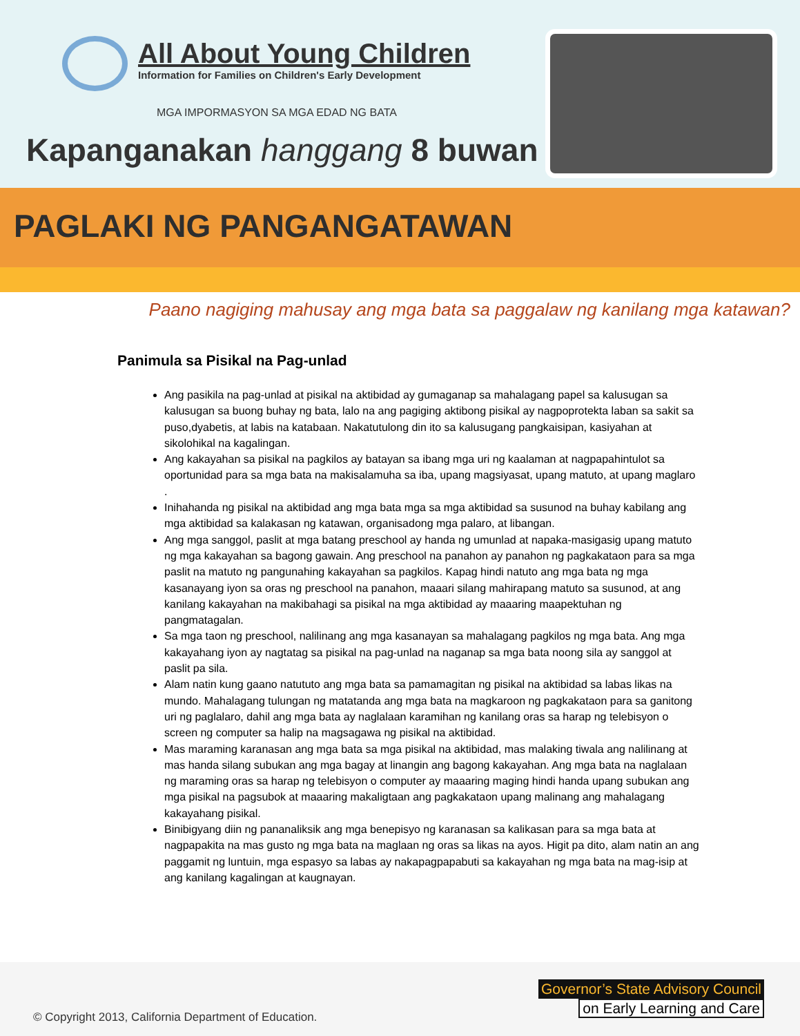All About Young Children
Information for Families on Children's Early Development
MGA IMPORMASYON SA MGA EDAD NG BATA
Kapanganakan hanggang 8 buwan
PAGLAKI NG PANGANGATAWAN
Paano nagiging mahusay ang mga bata sa paggalaw ng kanilang mga katawan?
Panimula sa Pisikal na Pag-unlad
Ang pasikila na pag-unlad at pisikal na aktibidad ay gumaganap sa mahalagang papel sa kalusugan sa kalusugan sa buong buhay ng bata, lalo na ang pagiging aktibong pisikal ay nagpoprotekta laban sa sakit sa puso,dyabetis, at labis na katabaan. Nakatutulong din ito sa kalusugang pangkaisipan, kasiyahan at sikolohikal na kagalingan.
Ang kakayahan sa pisikal na pagkilos ay batayan sa ibang mga uri ng kaalaman at nagpapahintulot sa oportunidad para sa mga bata na makisalamuha sa iba, upang magsiyasat, upang matuto, at upang maglaro .
Inihahanda ng pisikal na aktibidad ang mga bata mga sa mga aktibidad sa susunod na buhay kabilang ang mga aktibidad sa kalakasan ng katawan, organisadong mga palaro, at libangan.
Ang mga sanggol, paslit at mga batang preschool ay handa ng umunlad at napaka-masigasig upang matuto ng mga kakayahan sa bagong gawain. Ang preschool na panahon ay panahon ng pagkakataon para sa mga paslit na matuto ng pangunahing kakayahan sa pagkilos. Kapag hindi natuto ang mga bata ng mga kasanayang iyon sa oras ng preschool na panahon, maaari silang mahirapang matuto sa susunod, at ang kanilang kakayahan na makibahagi sa pisikal na mga aktibidad ay maaaring maapektuhan ng pangmatagalan.
Sa mga taon ng preschool, nalilinang ang mga kasanayan sa mahalagang pagkilos ng mga bata. Ang mga kakayahang iyon ay nagtatag sa pisikal na pag-unlad na naganap sa mga bata noong sila ay sanggol at paslit pa sila.
Alam natin kung gaano natututo ang mga bata sa pamamagitan ng pisikal na aktibidad sa labas likas na mundo. Mahalagang tulungan ng matatanda ang mga bata na magkaroon ng pagkakataon para sa ganitong uri ng paglalaro, dahil ang mga bata ay naglalaan karamihan ng kanilang oras sa harap ng telebisyon o screen ng computer sa halip na magsagawa ng pisikal na aktibidad.
Mas maraming karanasan ang mga bata sa mga pisikal na aktibidad, mas malaking tiwala ang nalilinang at mas handa silang subukan ang mga bagay at linangin ang bagong kakayahan. Ang mga bata na naglalaan ng maraming oras sa harap ng telebisyon o computer ay maaaring maging hindi handa upang subukan ang mga pisikal na pagsubok at maaaring makaligtaan ang pagkakataon upang malinang ang mahalagang kakayahang pisikal.
Binibigyang diin ng pananaliksik ang mga benepisyo ng karanasan sa kalikasan para sa mga bata at nagpapakita na mas gusto ng mga bata na maglaan ng oras sa likas na ayos. Higit pa dito, alam natin an ang paggamit ng luntuin, mga espasyo sa labas ay nakapagpapabuti sa kakayahan ng mga bata na mag-isip at ang kanilang kagalingan at kaugnayan.
© Copyright 2013, California Department of Education.
Governor’s State Advisory Council
on Early Learning and Care